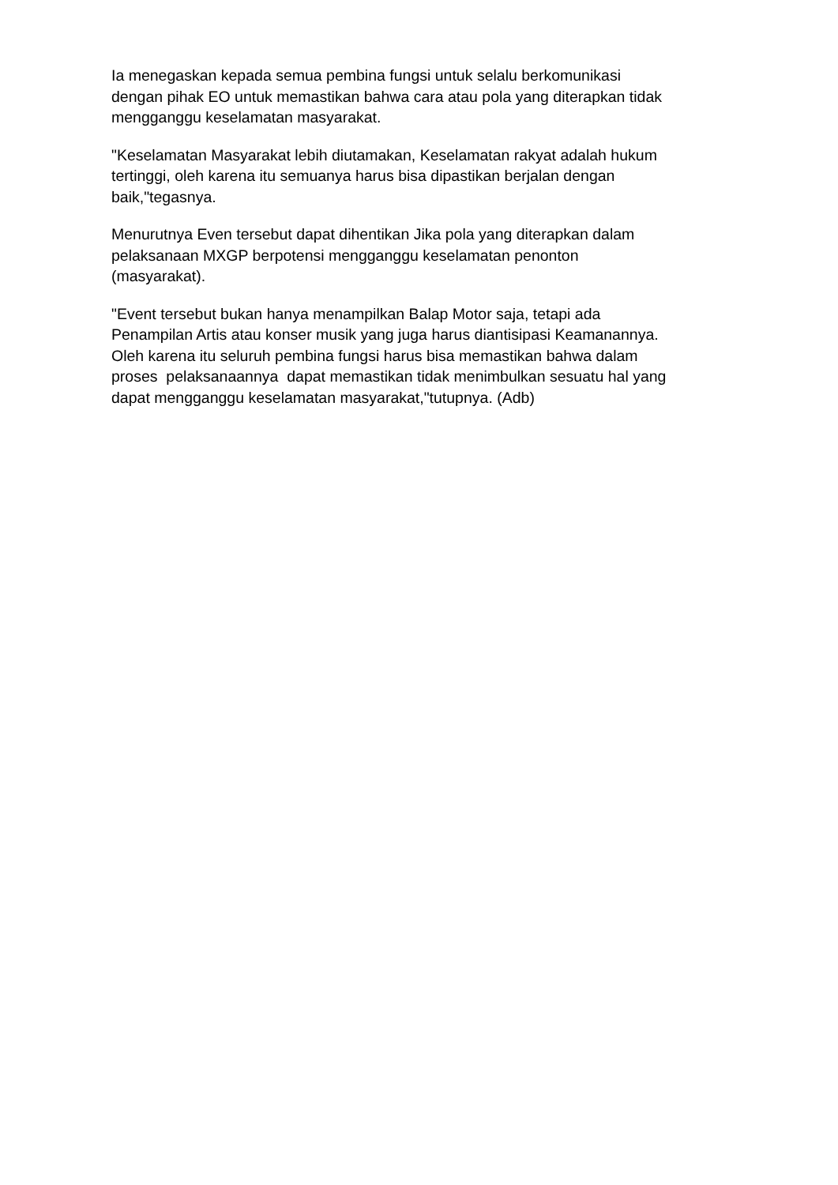Ia menegaskan kepada semua pembina fungsi untuk selalu berkomunikasi dengan pihak EO untuk memastikan bahwa cara atau pola yang diterapkan tidak mengganggu keselamatan masyarakat.
"Keselamatan Masyarakat lebih diutamakan, Keselamatan rakyat adalah hukum tertinggi, oleh karena itu semuanya harus bisa dipastikan berjalan dengan baik,"tegasnya.
Menurutnya Even tersebut dapat dihentikan Jika pola yang diterapkan dalam pelaksanaan MXGP berpotensi mengganggu keselamatan penonton (masyarakat).
"Event tersebut bukan hanya menampilkan Balap Motor saja, tetapi ada Penampilan Artis atau konser musik yang juga harus diantisipasi Keamanannya. Oleh karena itu seluruh pembina fungsi harus bisa memastikan bahwa dalam proses pelaksanaannya dapat memastikan tidak menimbulkan sesuatu hal yang dapat mengganggu keselamatan masyarakat,"tutupnya. (Adb)